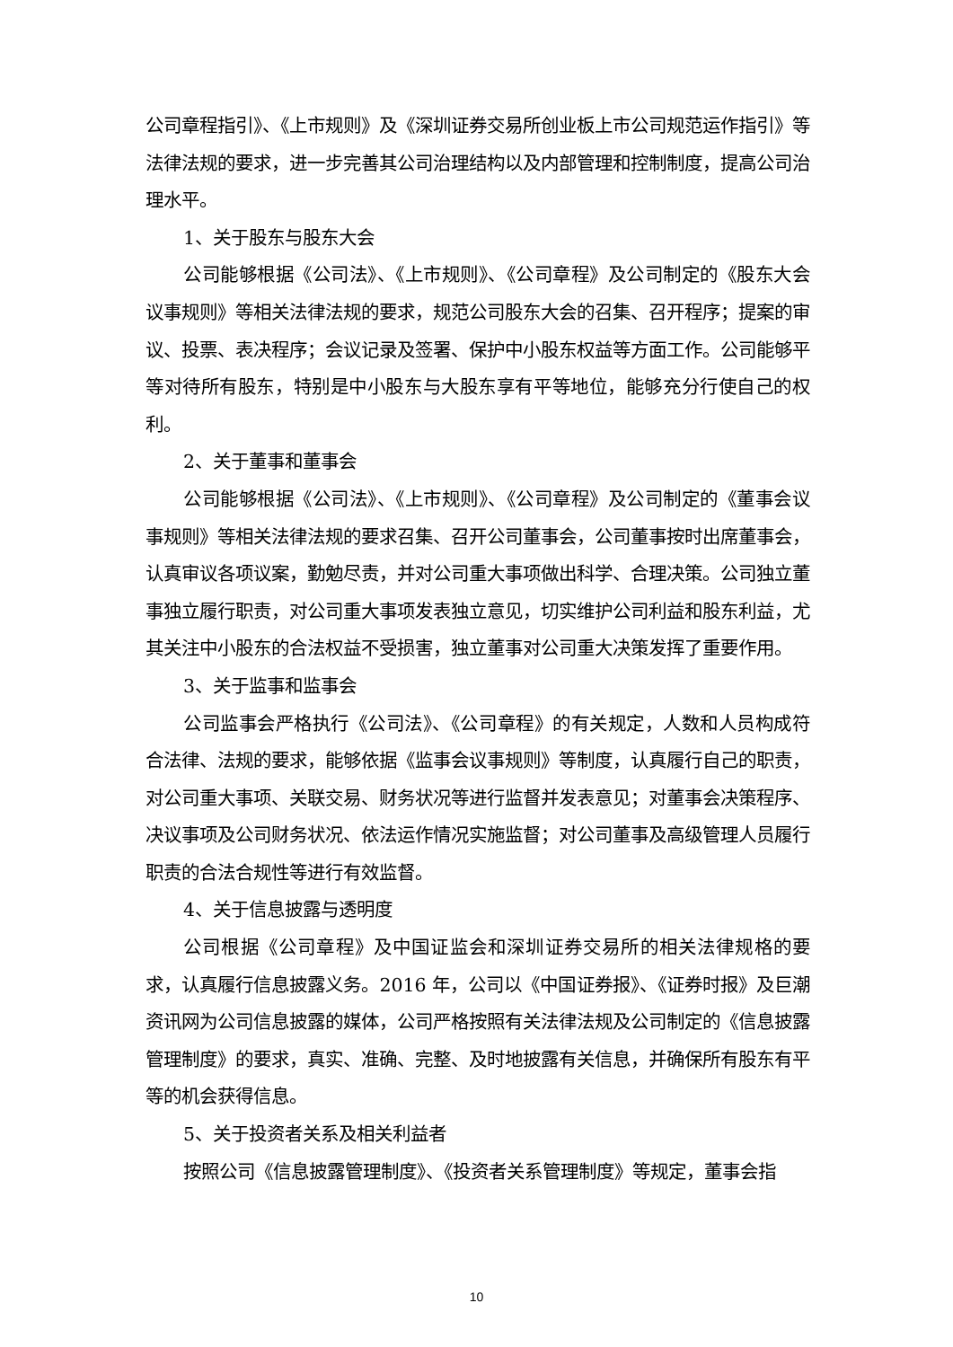公司章程指引》、《上市规则》及《深圳证券交易所创业板上市公司规范运作指引》等法律法规的要求，进一步完善其公司治理结构以及内部管理和控制制度，提高公司治理水平。
1、关于股东与股东大会
公司能够根据《公司法》、《上市规则》、《公司章程》及公司制定的《股东大会议事规则》等相关法律法规的要求，规范公司股东大会的召集、召开程序；提案的审议、投票、表决程序；会议记录及签署、保护中小股东权益等方面工作。公司能够平等对待所有股东，特别是中小股东与大股东享有平等地位，能够充分行使自己的权利。
2、关于董事和董事会
公司能够根据《公司法》、《上市规则》、《公司章程》及公司制定的《董事会议事规则》等相关法律法规的要求召集、召开公司董事会，公司董事按时出席董事会，认真审议各项议案，勤勉尽责，并对公司重大事项做出科学、合理决策。公司独立董事独立履行职责，对公司重大事项发表独立意见，切实维护公司利益和股东利益，尤其关注中小股东的合法权益不受损害，独立董事对公司重大决策发挥了重要作用。
3、关于监事和监事会
公司监事会严格执行《公司法》、《公司章程》的有关规定，人数和人员构成符合法律、法规的要求，能够依据《监事会议事规则》等制度，认真履行自己的职责，对公司重大事项、关联交易、财务状况等进行监督并发表意见；对董事会决策程序、决议事项及公司财务状况、依法运作情况实施监督；对公司董事及高级管理人员履行职责的合法合规性等进行有效监督。
4、关于信息披露与透明度
公司根据《公司章程》及中国证监会和深圳证券交易所的相关法律规格的要求，认真履行信息披露义务。2016 年，公司以《中国证券报》、《证券时报》及巨潮资讯网为公司信息披露的媒体，公司严格按照有关法律法规及公司制定的《信息披露管理制度》的要求，真实、准确、完整、及时地披露有关信息，并确保所有股东有平等的机会获得信息。
5、关于投资者关系及相关利益者
按照公司《信息披露管理制度》、《投资者关系管理制度》等规定，董事会指
10